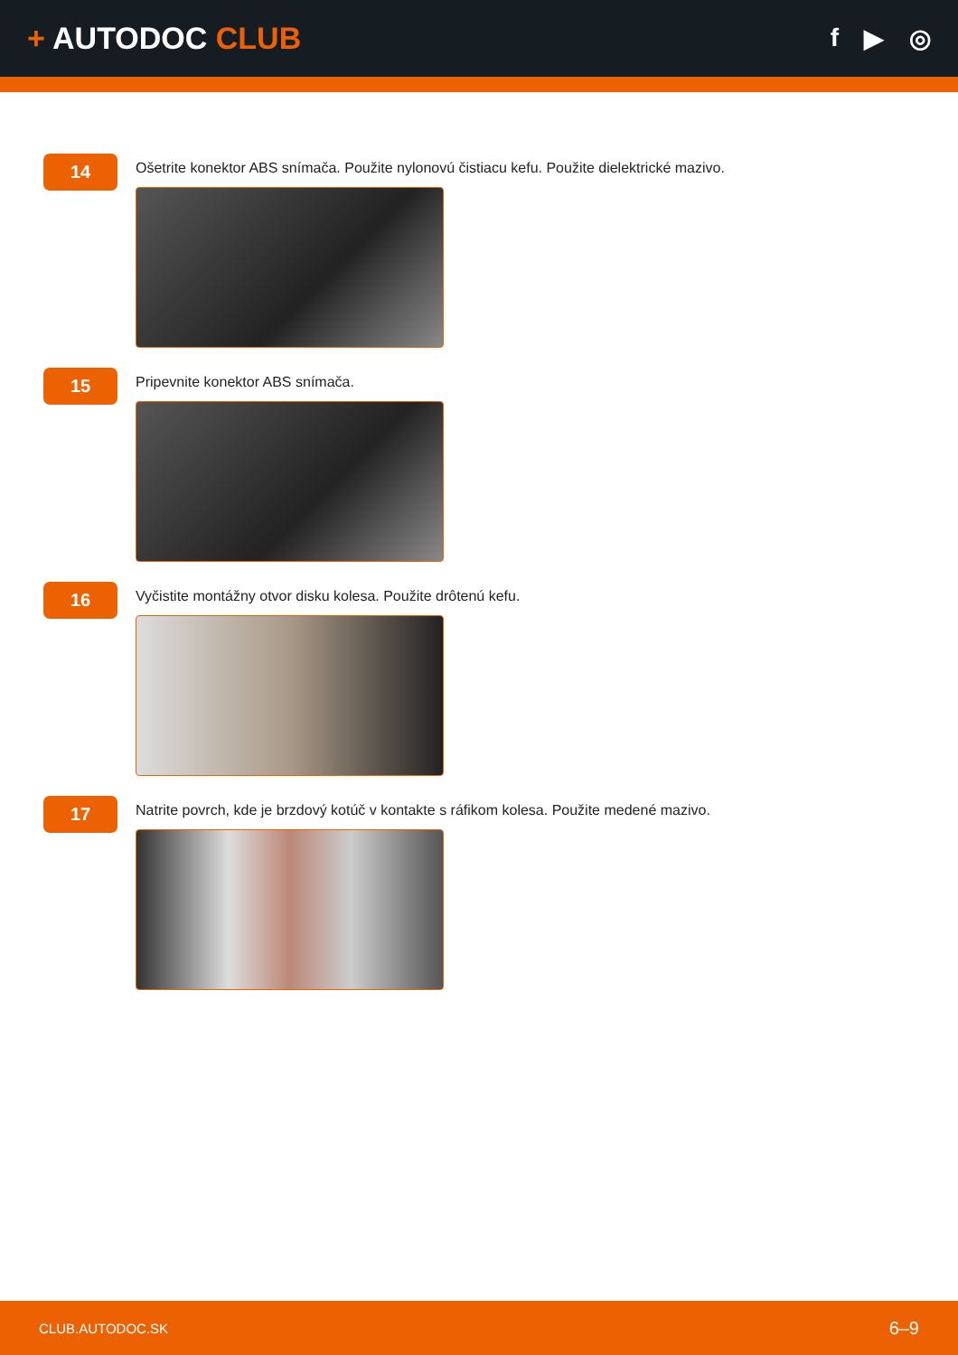+ AUTODOC CLUB
f ▶ ◎
14
Ošetrite konektor ABS snímača. Použite nylonovú čistiacu kefu. Použite dielektrické mazivo.
15
Pripevnite konektor ABS snímača.
16
Vyčistite montážny otvor disku kolesa. Použite drôtenú kefu.
17
Natrite povrch, kde je brzdový kotúč v kontakte s ráfikom kolesa. Použite medené mazivo.
CLUB.AUTODOC.SK 6–9